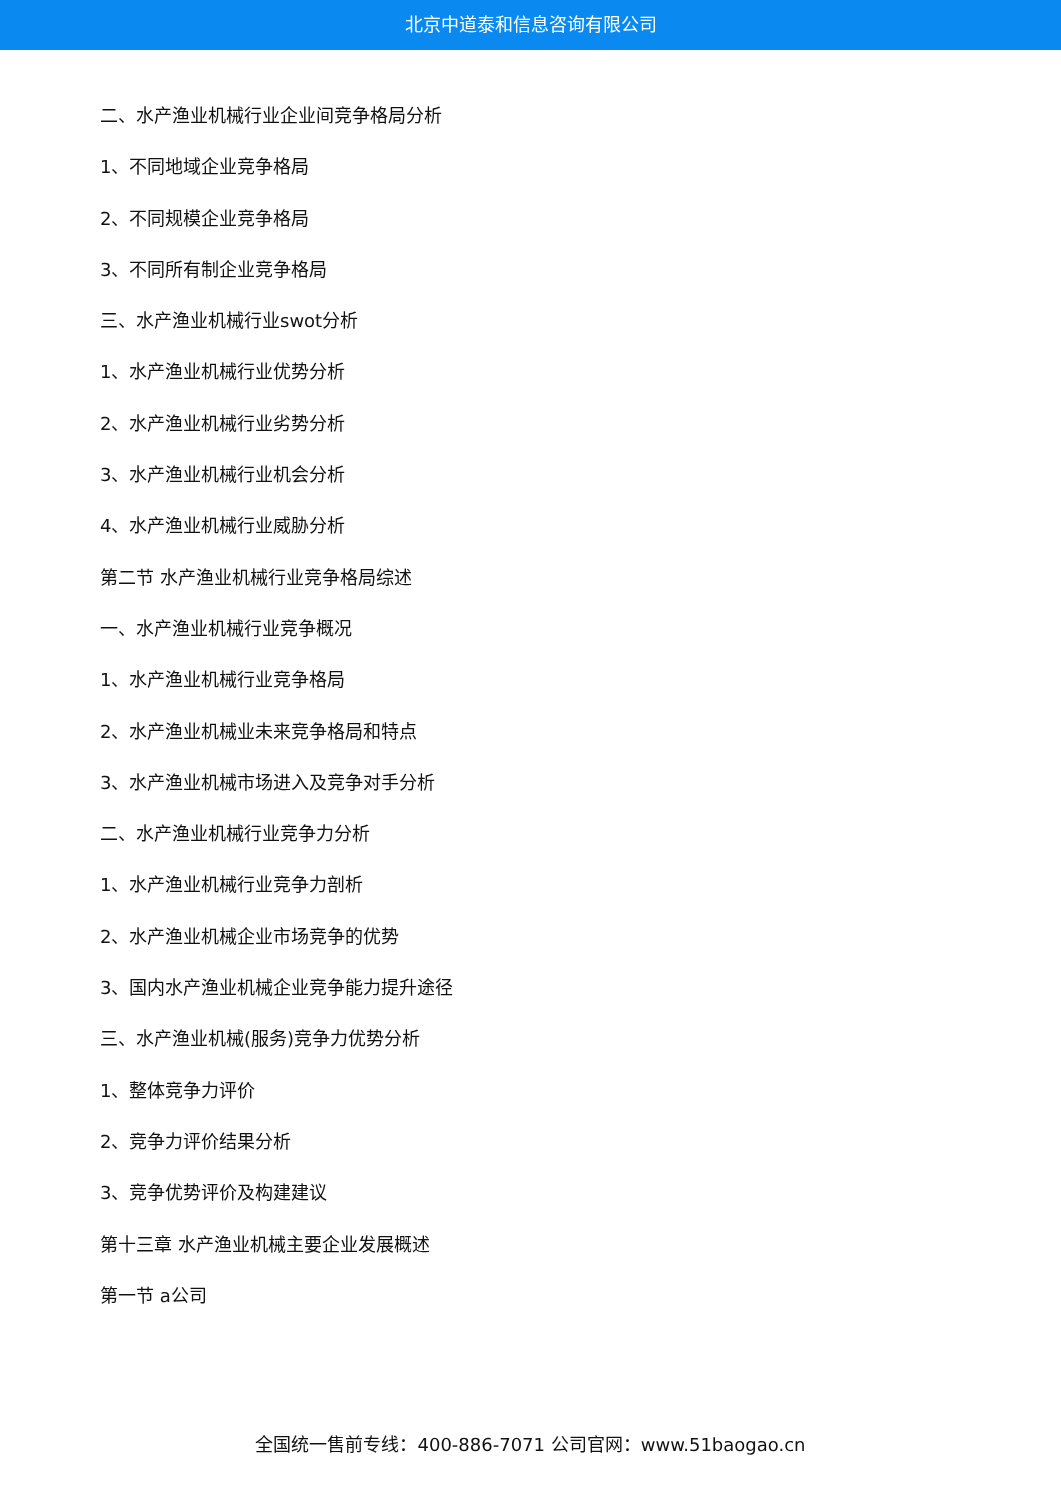北京中道泰和信息咨询有限公司
二、水产渔业机械行业企业间竞争格局分析
1、不同地域企业竞争格局
2、不同规模企业竞争格局
3、不同所有制企业竞争格局
三、水产渔业机械行业swot分析
1、水产渔业机械行业优势分析
2、水产渔业机械行业劣势分析
3、水产渔业机械行业机会分析
4、水产渔业机械行业威胁分析
第二节 水产渔业机械行业竞争格局综述
一、水产渔业机械行业竞争概况
1、水产渔业机械行业竞争格局
2、水产渔业机械业未来竞争格局和特点
3、水产渔业机械市场进入及竞争对手分析
二、水产渔业机械行业竞争力分析
1、水产渔业机械行业竞争力剖析
2、水产渔业机械企业市场竞争的优势
3、国内水产渔业机械企业竞争能力提升途径
三、水产渔业机械(服务)竞争力优势分析
1、整体竞争力评价
2、竞争力评价结果分析
3、竞争优势评价及构建建议
第十三章 水产渔业机械主要企业发展概述
第一节 a公司
全国统一售前专线：400-886-7071 公司官网：www.51baogao.cn